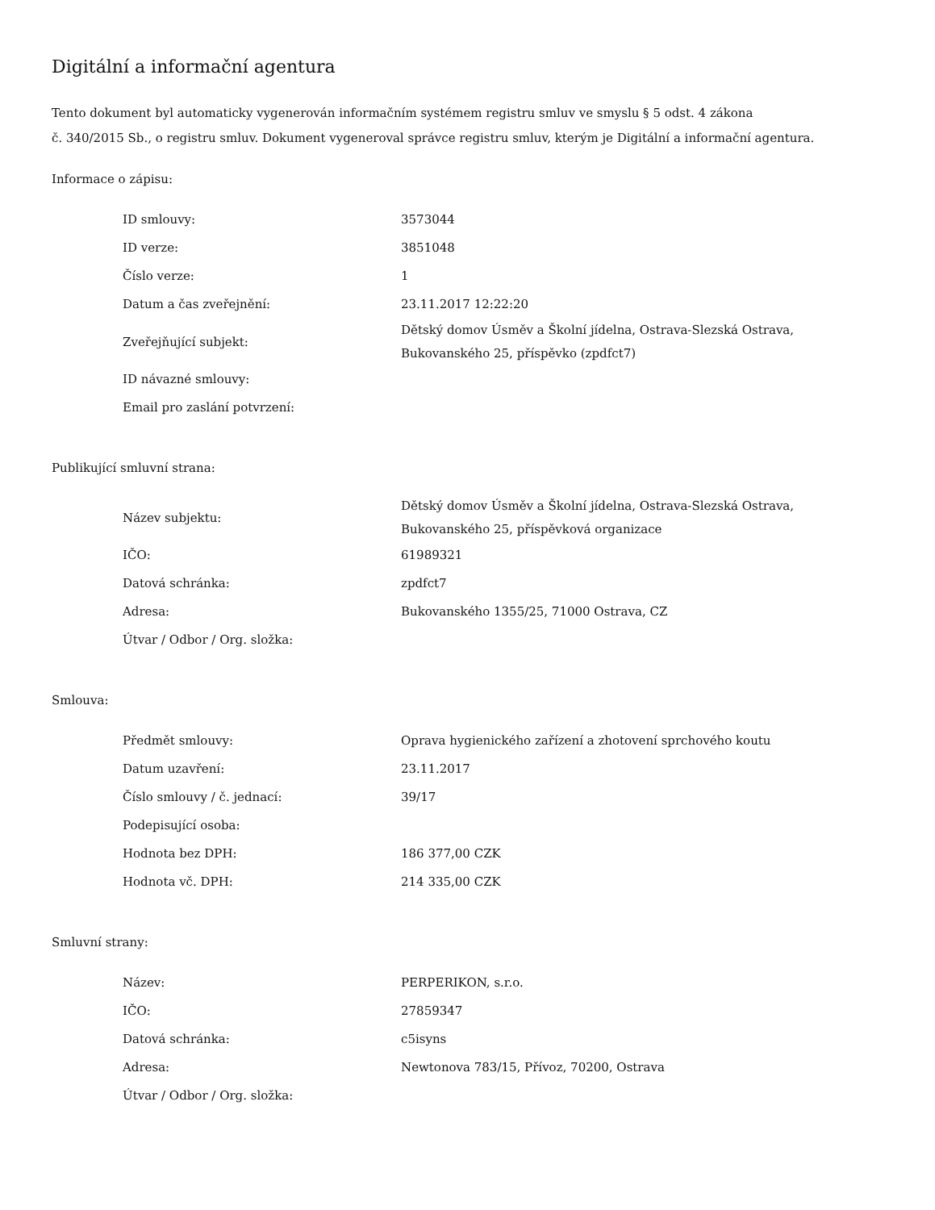Digitální a informační agentura
Tento dokument byl automaticky vygenerován informačním systémem registru smluv ve smyslu § 5 odst. 4 zákona
č. 340/2015 Sb., o registru smluv. Dokument vygeneroval správce registru smluv, kterým je Digitální a informační agentura.
Informace o zápisu:
| ID smlouvy: | 3573044 |
| ID verze: | 3851048 |
| Číslo verze: | 1 |
| Datum a čas zveřejnění: | 23.11.2017 12:22:20 |
| Zveřejňující subjekt: | Dětský domov Úsměv a Školní jídelna, Ostrava-Slezská Ostrava, Bukovanského 25, příspěvko (zpdfct7) |
| ID návazné smlouvy: | |
| Email pro zaslání potvrzení: | |
Publikující smluvní strana:
| Název subjektu: | Dětský domov Úsměv a Školní jídelna, Ostrava-Slezská Ostrava, Bukovanského 25, příspěvková organizace |
| IČO: | 61989321 |
| Datová schránka: | zpdfct7 |
| Adresa: | Bukovanského 1355/25, 71000 Ostrava, CZ |
| Útvar / Odbor / Org. složka: | |
Smlouva:
| Předmět smlouvy: | Oprava hygienického zařízení a zhotovení sprchového koutu |
| Datum uzavření: | 23.11.2017 |
| Číslo smlouvy / č. jednací: | 39/17 |
| Podepisující osoba: | |
| Hodnota bez DPH: | 186 377,00 CZK |
| Hodnota vč. DPH: | 214 335,00 CZK |
Smluvní strany:
| Název: | PERPERIKON, s.r.o. |
| IČO: | 27859347 |
| Datová schránka: | c5isyns |
| Adresa: | Newtonova 783/15, Přívoz, 70200, Ostrava |
| Útvar / Odbor / Org. složka: | |